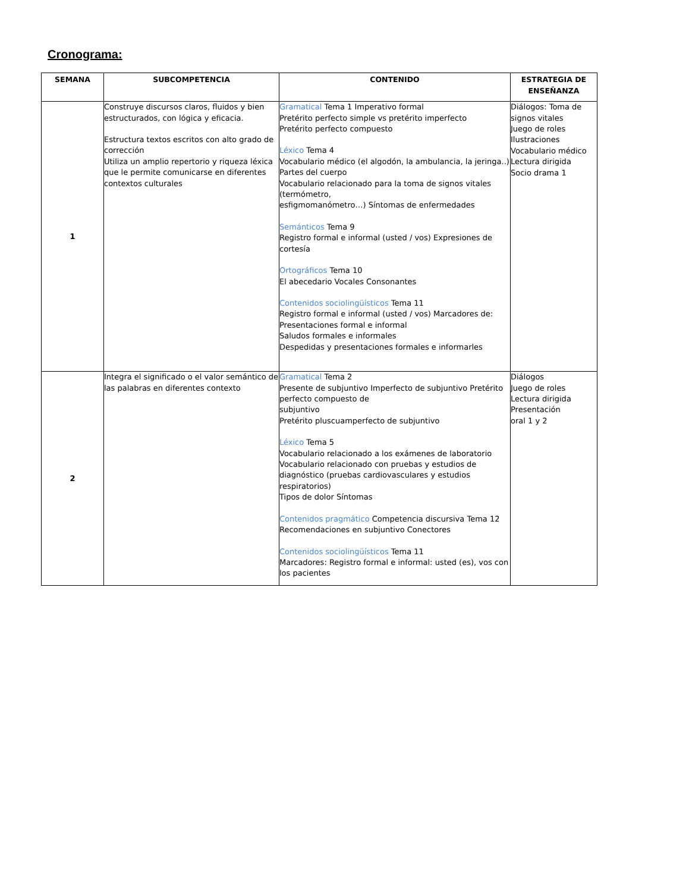Cronograma:
| SEMANA | SUBCOMPETENCIA | CONTENIDO | ESTRATEGIA DE ENSEÑANZA |
| --- | --- | --- | --- |
| 1 | Construye discursos claros, fluidos y bien estructurados, con lógica y eficacia. Estructura textos escritos con alto grado de corrección Utiliza un amplio repertorio y riqueza léxica que le permite comunicarse en diferentes contextos culturales | Gramatical Tema 1 Imperativo formal Pretérito perfecto simple vs pretérito imperfecto Pretérito perfecto compuesto Léxico Tema 4 Vocabulario médico (el algodón, la ambulancia, la jeringa..) Partes del cuerpo Vocabulario relacionado para la toma de signos vitales (termómetro, esfigmomanómetro…) Síntomas de enfermedades Semánticos Tema 9 Registro formal e informal (usted / vos) Expresiones de cortesía Ortográficos Tema 10 El abecedario Vocales Consonantes Contenidos sociolingüísticos Tema 11 Registro formal e informal (usted / vos) Marcadores de: Presentaciones formal e informal Saludos formales e informales Despedidas y presentaciones formales e informarles | Diálogos: Toma de signos vitales Juego de roles Ilustraciones Vocabulario médico Lectura dirigida Socio drama 1 |
| 2 | Integra el significado o el valor semántico de las palabras en diferentes contexto | Gramatical Tema 2 Presente de subjuntivo Imperfecto de subjuntivo Pretérito perfecto compuesto de subjuntivo Pretérito pluscuamperfecto de subjuntivo Léxico Tema 5 Vocabulario relacionado a los exámenes de laboratorio Vocabulario relacionado con pruebas y estudios de diagnóstico (pruebas cardiovasculares y estudios respiratorios) Tipos de dolor Síntomas Contenidos pragmático Competencia discursiva Tema 12 Recomendaciones en subjuntivo Conectores Contenidos sociolingüísticos Tema 11 Marcadores: Registro formal e informal: usted (es), vos con los pacientes | Diálogos Juego de roles Lectura dirigida Presentación oral 1 y 2 |